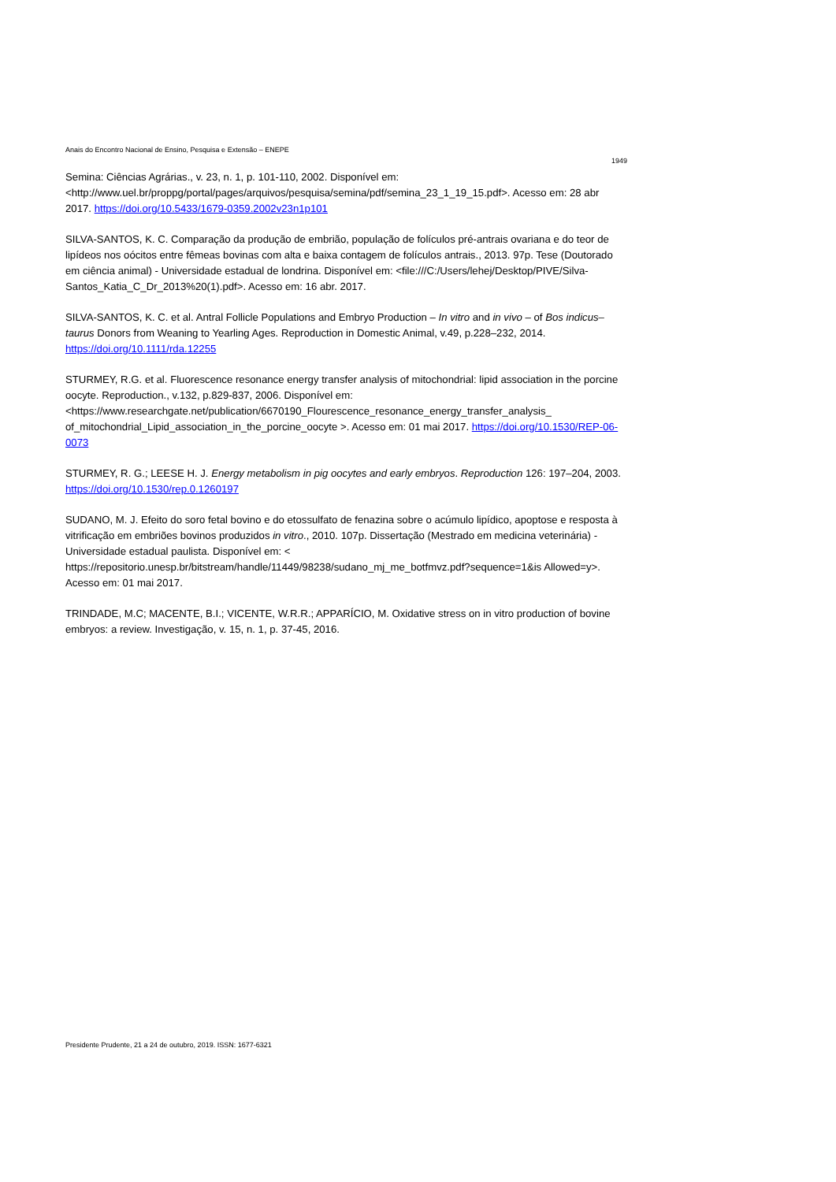Anais do Encontro Nacional de Ensino, Pesquisa e Extensão – ENEPE
1949
Semina: Ciências Agrárias., v. 23, n. 1, p. 101-110, 2002. Disponível em: <http://www.uel.br/proppg/portal/pages/arquivos/pesquisa/semina/pdf/semina_23_1_19_15.pdf>. Acesso em: 28 abr 2017. https://doi.org/10.5433/1679-0359.2002v23n1p101
SILVA-SANTOS, K. C. Comparação da produção de embrião, população de folículos pré-antrais ovariana e do teor de lipídeos nos oócitos entre fêmeas bovinas com alta e baixa contagem de folículos antrais., 2013. 97p. Tese (Doutorado em ciência animal) - Universidade estadual de londrina. Disponível em: <file:///C:/Users/lehej/Desktop/PIVE/Silva-Santos_Katia_C_Dr_2013%20(1).pdf>. Acesso em: 16 abr. 2017.
SILVA-SANTOS, K. C. et al. Antral Follicle Populations and Embryo Production – In vitro and in vivo – of Bos indicus–taurus Donors from Weaning to Yearling Ages. Reproduction in Domestic Animal, v.49, p.228–232, 2014. https://doi.org/10.1111/rda.12255
STURMEY, R.G. et al. Fluorescence resonance energy transfer analysis of mitochondrial: lipid association in the porcine oocyte. Reproduction., v.132, p.829-837, 2006. Disponível em: <https://www.researchgate.net/publication/6670190_Flourescence_resonance_energy_transfer_analysis_ of_mitochondrial_Lipid_association_in_the_porcine_oocyte >. Acesso em: 01 mai 2017. https://doi.org/10.1530/REP-06-0073
STURMEY, R. G.; LEESE H. J. Energy metabolism in pig oocytes and early embryos. Reproduction 126: 197–204, 2003. https://doi.org/10.1530/rep.0.1260197
SUDANO, M. J. Efeito do soro fetal bovino e do etossulfato de fenazina sobre o acúmulo lipídico, apoptose e resposta à vitrificação em embriões bovinos produzidos in vitro., 2010. 107p. Dissertação (Mestrado em medicina veterinária) - Universidade estadual paulista. Disponível em: < https://repositorio.unesp.br/bitstream/handle/11449/98238/sudano_mj_me_botfmvz.pdf?sequence=1&is Allowed=y>. Acesso em: 01 mai 2017.
TRINDADE, M.C; MACENTE, B.I.; VICENTE, W.R.R.; APPARÍCIO, M. Oxidative stress on in vitro production of bovine embryos: a review. Investigação, v. 15, n. 1, p. 37-45, 2016.
Presidente Prudente, 21 a 24 de outubro, 2019. ISSN: 1677-6321